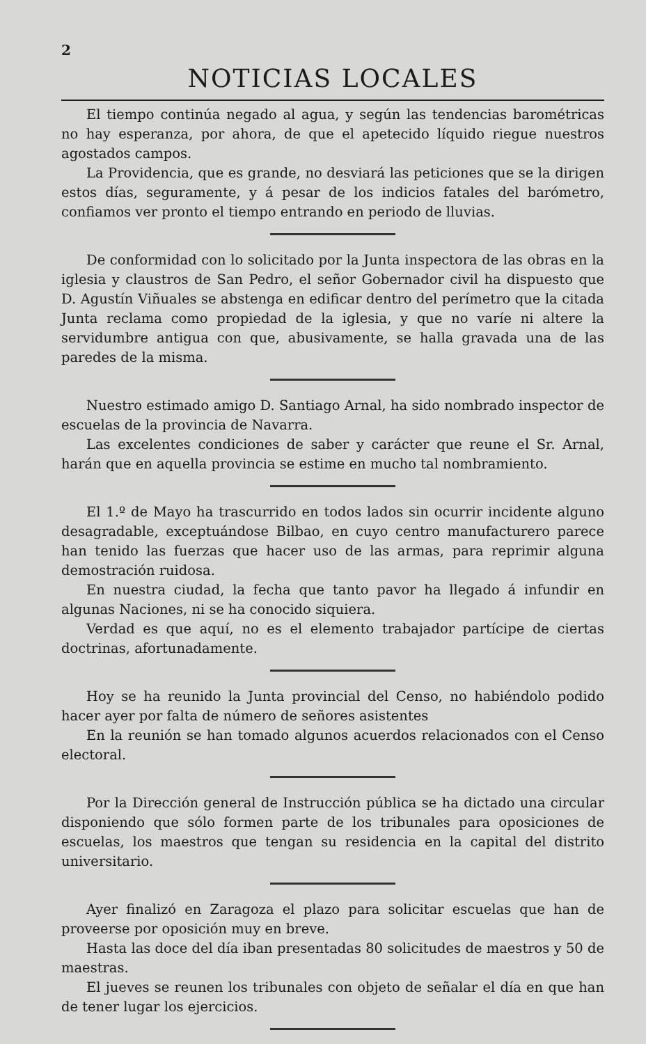2
NOTICIAS LOCALES
El tiempo continúa negado al agua, y según las tendencias barométricas no hay esperanza, por ahora, de que el apetecido líquido riegue nuestros agostados campos.
La Providencia, que es grande, no desviará las peticiones que se la dirigen estos días, seguramente, y á pesar de los indicios fatales del barómetro, confiamos ver pronto el tiempo entrando en periodo de lluvias.
De conformidad con lo solicitado por la Junta inspectora de las obras en la iglesia y claustros de San Pedro, el señor Gobernador civil ha dispuesto que D. Agustín Viñuales se abstenga en edificar dentro del perímetro que la citada Junta reclama como propiedad de la iglesia, y que no varíe ni altere la servidumbre antigua con que, abusivamente, se halla gravada una de las paredes de la misma.
Nuestro estimado amigo D. Santiago Arnal, ha sido nombrado inspector de escuelas de la provincia de Navarra.
Las excelentes condiciones de saber y carácter que reune el Sr. Arnal, harán que en aquella provincia se estime en mucho tal nombramiento.
El 1.º de Mayo ha trascurrido en todos lados sin ocurrir incidente alguno desagradable, exceptuándose Bilbao, en cuyo centro manufacturero parece han tenido las fuerzas que hacer uso de las armas, para reprimir alguna demostración ruidosa.
En nuestra ciudad, la fecha que tanto pavor ha llegado á infundir en algunas Naciones, ni se ha conocido siquiera.
Verdad es que aquí, no es el elemento trabajador partícipe de ciertas doctrinas, afortunadamente.
Hoy se ha reunido la Junta provincial del Censo, no habiéndolo podido hacer ayer por falta de número de señores asistentes
En la reunión se han tomado algunos acuerdos relacionados con el Censo electoral.
Por la Dirección general de Instrucción pública se ha dictado una circular disponiendo que sólo formen parte de los tribunales para oposiciones de escuelas, los maestros que tengan su residencia en la capital del distrito universitario.
Ayer finalizó en Zaragoza el plazo para solicitar escuelas que han de proveerse por oposición muy en breve.
Hasta las doce del día iban presentadas 80 solicitudes de maestros y 50 de maestras.
El jueves se reunen los tribunales con objeto de señalar el día en que han de tener lugar los ejercicios.